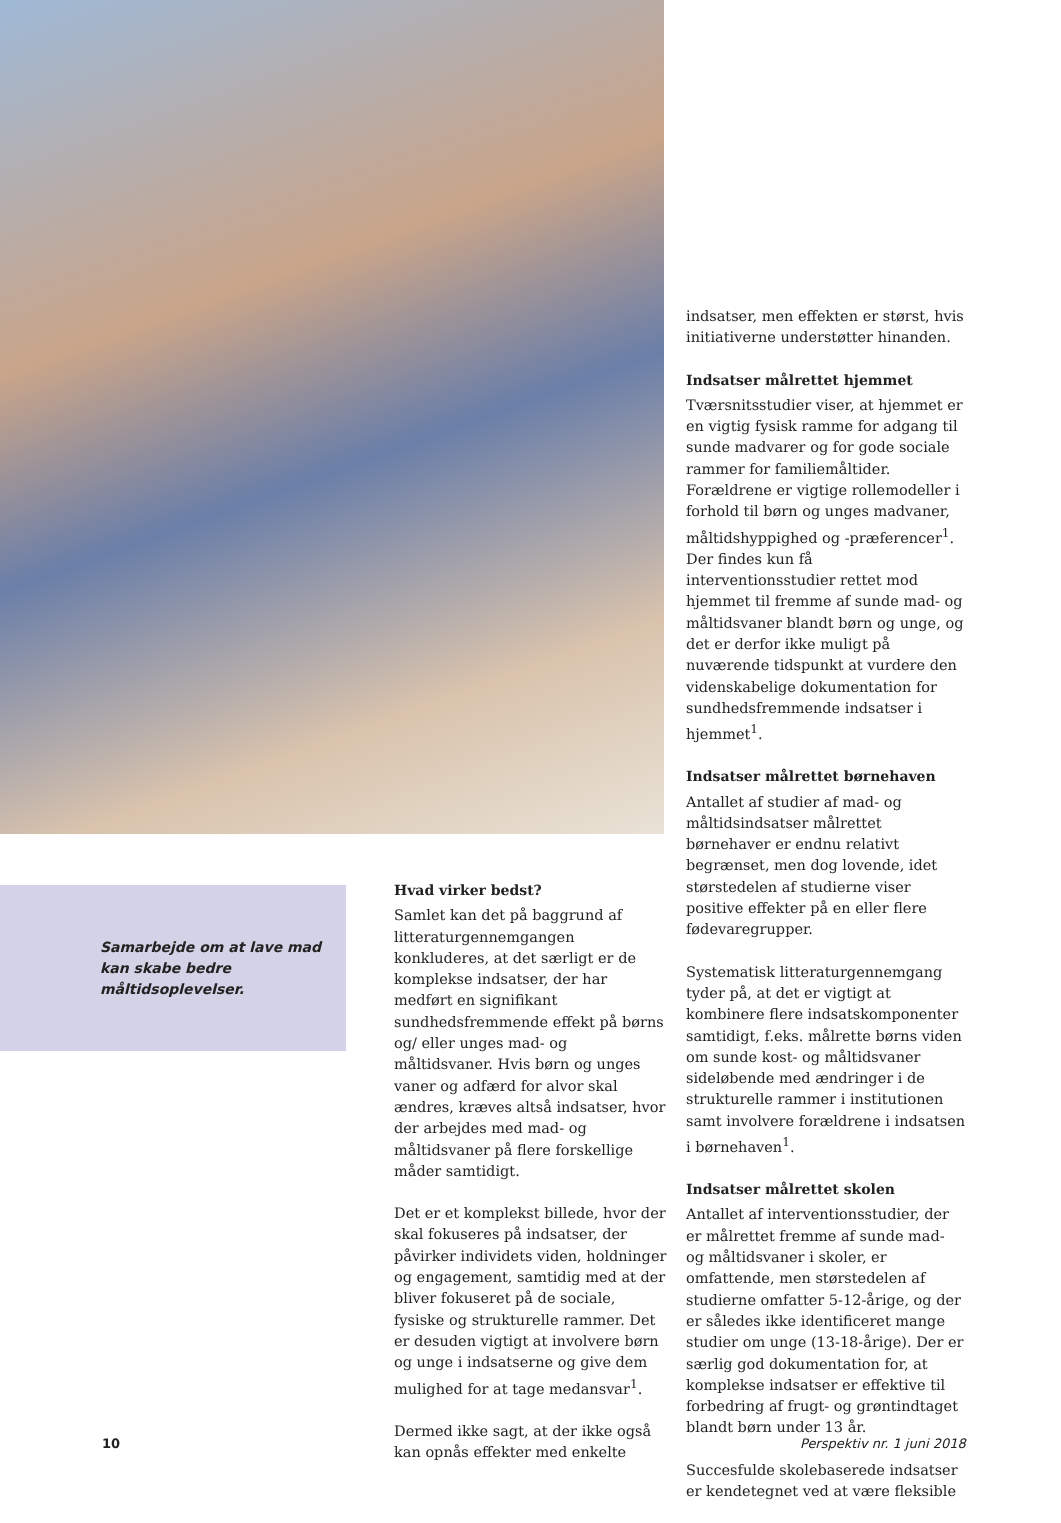indsatser, men effekten er størst, hvis initiativerne understøtter hinanden.
Indsatser målrettet hjemmet
Tværsnitsstudier viser, at hjemmet er en vigtig fysisk ramme for adgang til sunde madvarer og for gode sociale rammer for familiemåltider. Forældrene er vigtige rollemodeller i forhold til børn og unges madvaner, måltidshyppighed og -præferencer<sup>1</sup>. Der findes kun få interventionsstudier rettet mod hjemmet til fremme af sunde mad- og måltidsvaner blandt børn og unge, og det er derfor ikke muligt på nuværende tidspunkt at vurdere den videnskabelige dokumentation for sundhedsfremmende indsatser i hjemmet<sup>1</sup>.
Indsatser målrettet børnehaven
Antallet af studier af mad- og måltidsindsatser målrettet børnehaver er endnu relativt begrænset, men dog lovende, idet størstedelen af studierne viser positive effekter på en eller flere fødevaregrupper.
Systematisk litteraturgennemgang tyder på, at det er vigtigt at kombinere flere indsatskomponenter samtidigt, f.eks. målrette børns viden om sunde kost- og måltidsvaner sideløbende med ændringer i de strukturelle rammer i institutionen samt involvere forældrene i indsatsen i børnehaven<sup>1</sup>.
Indsatser målrettet skolen
Antallet af interventionsstudier, der er målrettet fremme af sunde mad- og måltidsvaner i skoler, er omfattende, men størstedelen af studierne omfatter 5-12-årige, og der er således ikke identificeret mange studier om unge (13-18-årige). Der er særlig god dokumentation for, at komplekse indsatser er effektive til forbedring af frugt- og grøntindtaget blandt børn under 13 år.
Succesfulde skolebaserede indsatser er kendetegnet ved at være fleksible
Samarbejde om at lave mad kan skabe bedre måltidsoplevelser.
Hvad virker bedst?
Samlet kan det på baggrund af litteraturgennemgangen konkluderes, at det særligt er de komplekse indsatser, der har medført en signifikant sundhedsfremmende effekt på børns og/ eller unges mad- og måltidsvaner. Hvis børn og unges vaner og adfærd for alvor skal ændres, kræves altså indsatser, hvor der arbejdes med mad- og måltidsvaner på flere forskellige måder samtidigt.
Det er et komplekst billede, hvor der skal fokuseres på indsatser, der påvirker individets viden, holdninger og engagement, samtidig med at der bliver fokuseret på de sociale, fysiske og strukturelle rammer. Det er desuden vigtigt at involvere børn og unge i indsatserne og give dem mulighed for at tage medansvar<sup>1</sup>.
Dermed ikke sagt, at der ikke også kan opnås effekter med enkelte
10 Perspektiv nr. 1 juni 2018